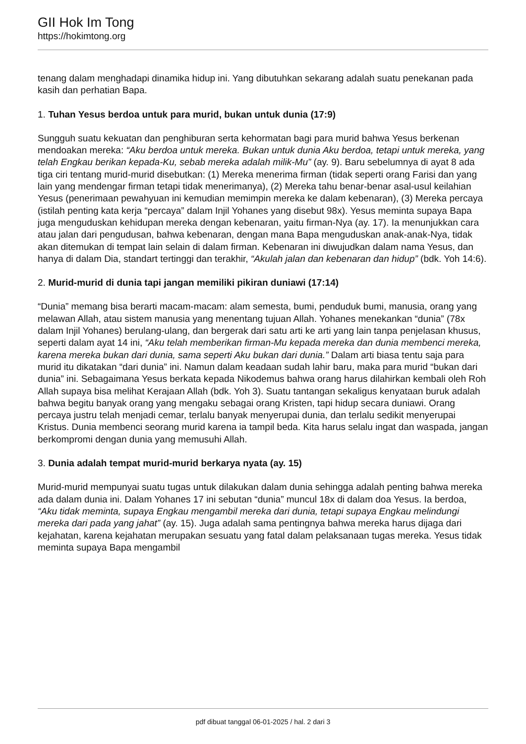GII Hok Im Tong
https://hokimtong.org
tenang dalam menghadapi dinamika hidup ini. Yang dibutuhkan sekarang adalah suatu penekanan pada kasih dan perhatian Bapa.
1. Tuhan Yesus berdoa untuk para murid, bukan untuk dunia (17:9)
Sungguh suatu kekuatan dan penghiburan serta kehormatan bagi para murid bahwa Yesus berkenan mendoakan mereka: “Aku berdoa untuk mereka. Bukan untuk dunia Aku berdoa, tetapi untuk mereka, yang telah Engkau berikan kepada-Ku, sebab mereka adalah milik-Mu” (ay. 9). Baru sebelumnya di ayat 8 ada tiga ciri tentang murid-murid disebutkan: (1) Mereka menerima firman (tidak seperti orang Farisi dan yang lain yang mendengar firman tetapi tidak menerimanya), (2) Mereka tahu benar-benar asal-usul keilahian Yesus (penerimaan pewahyuan ini kemudian memimpin mereka ke dalam kebenaran), (3) Mereka percaya (istilah penting kata kerja “percaya” dalam Injil Yohanes yang disebut 98x). Yesus meminta supaya Bapa juga menguduskan kehidupan mereka dengan kebenaran, yaitu firman-Nya (ay. 17). Ia menunjukkan cara atau jalan dari pengudusan, bahwa kebenaran, dengan mana Bapa menguduskan anak-anak-Nya, tidak akan ditemukan di tempat lain selain di dalam firman. Kebenaran ini diwujudkan dalam nama Yesus, dan hanya di dalam Dia, standart tertinggi dan terakhir, “Akulah jalan dan kebenaran dan hidup” (bdk. Yoh 14:6).
2. Murid-murid di dunia tapi jangan memiliki pikiran duniawi (17:14)
“Dunia” memang bisa berarti macam-macam: alam semesta, bumi, penduduk bumi, manusia, orang yang melawan Allah, atau sistem manusia yang menentang tujuan Allah. Yohanes menekankan “dunia” (78x dalam Injil Yohanes) berulang-ulang, dan bergerak dari satu arti ke arti yang lain tanpa penjelasan khusus, seperti dalam ayat 14 ini, “Aku telah memberikan firman-Mu kepada mereka dan dunia membenci mereka, karena mereka bukan dari dunia, sama seperti Aku bukan dari dunia.” Dalam arti biasa tentu saja para murid itu dikatakan “dari dunia” ini. Namun dalam keadaan sudah lahir baru, maka para murid “bukan dari dunia” ini. Sebagaimana Yesus berkata kepada Nikodemus bahwa orang harus dilahirkan kembali oleh Roh Allah supaya bisa melihat Kerajaan Allah (bdk. Yoh 3). Suatu tantangan sekaligus kenyataan buruk adalah bahwa begitu banyak orang yang mengaku sebagai orang Kristen, tapi hidup secara duniawi. Orang percaya justru telah menjadi cemar, terlalu banyak menyerupai dunia, dan terlalu sedikit menyerupai Kristus. Dunia membenci seorang murid karena ia tampil beda. Kita harus selalu ingat dan waspada, jangan berkompromi dengan dunia yang memusuhi Allah.
3. Dunia adalah tempat murid-murid berkarya nyata (ay. 15)
Murid-murid mempunyai suatu tugas untuk dilakukan dalam dunia sehingga adalah penting bahwa mereka ada dalam dunia ini. Dalam Yohanes 17 ini sebutan “dunia” muncul 18x di dalam doa Yesus. Ia berdoa, “Aku tidak meminta, supaya Engkau mengambil mereka dari dunia, tetapi supaya Engkau melindungi mereka dari pada yang jahat” (ay. 15). Juga adalah sama pentingnya bahwa mereka harus dijaga dari kejahatan, karena kejahatan merupakan sesuatu yang fatal dalam pelaksanaan tugas mereka. Yesus tidak meminta supaya Bapa mengambil
pdf dibuat tanggal 06-01-2025 / hal. 2 dari 3